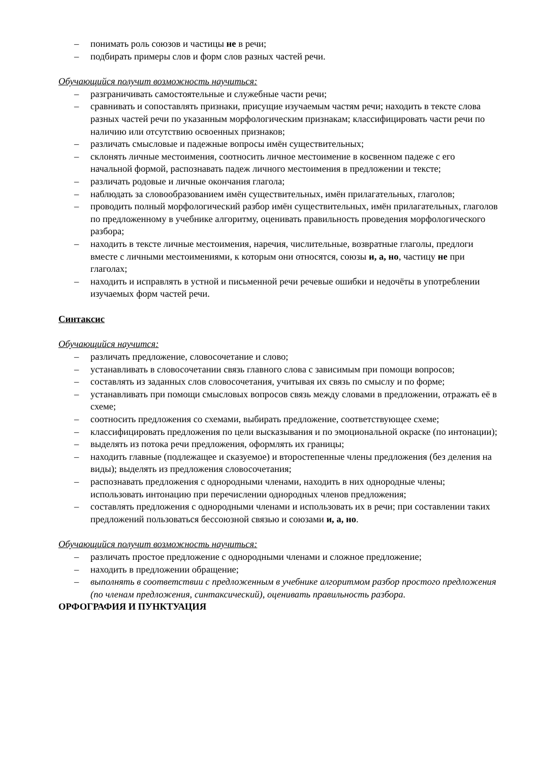– понимать роль союзов и частицы не в речи;
– подбирать примеры слов и форм слов разных частей речи.
Обучающийся получит возможность научиться:
– разграничивать самостоятельные и служебные части речи;
– сравнивать и сопоставлять признаки, присущие изучаемым частям речи; находить в тексте слова разных частей речи по указанным морфологическим признакам; классифицировать части речи по наличию или отсутствию освоенных признаков;
– различать смысловые и падежные вопросы имён существительных;
– склонять личные местоимения, соотносить личное местоимение в косвенном падеже с его начальной формой, распознавать падеж личного местоимения в предложении и тексте;
– различать родовые и личные окончания глагола;
– наблюдать за словообразованием имён существительных, имён прилагательных, глаголов;
– проводить полный морфологический разбор имён существительных, имён прилагательных, глаголов по предложенному в учебнике алгоритму, оценивать правильность проведения морфологического разбора;
– находить в тексте личные местоимения, наречия, числительные, возвратные глаголы, предлоги вместе с личными местоимениями, к которым они относятся, союзы и, а, но, частицу не при глаголах;
– находить и исправлять в устной и письменной речи речевые ошибки и недочёты в употреблении изучаемых форм частей речи.
Синтаксис
Обучающийся научится:
– различать предложение, словосочетание и слово;
– устанавливать в словосочетании связь главного слова с зависимым при помощи вопросов;
– составлять из заданных слов словосочетания, учитывая их связь по смыслу и по форме;
– устанавливать при помощи смысловых вопросов связь между словами в предложении, отражать её в схеме;
– соотносить предложения со схемами, выбирать предложение, соответствующее схеме;
– классифицировать предложения по цели высказывания и по эмоциональной окраске (по интонации);
– выделять из потока речи предложения, оформлять их границы;
– находить главные (подлежащее и сказуемое) и второстепенные члены предложения (без деления на виды); выделять из предложения словосочетания;
– распознавать предложения с однородными членами, находить в них однородные члены; использовать интонацию при перечислении однородных членов предложения;
– составлять предложения с однородными членами и использовать их в речи; при составлении таких предложений пользоваться бессоюзной связью и союзами и, а, но.
Обучающийся получит возможность научиться:
– различать простое предложение с однородными членами и сложное предложение;
– находить в предложении обращение;
– выполнять в соответствии с предложенным в учебнике алгоритмом разбор простого предложения (по членам предложения, синтаксический), оценивать правильность разбора.
ОРФОГРАФИЯ И ПУНКТУАЦИЯ